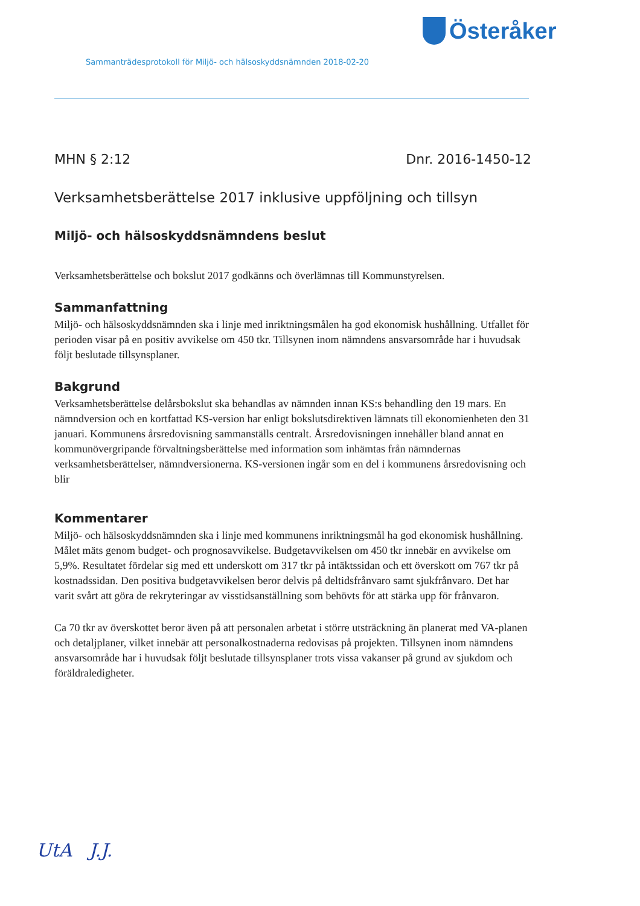Österåker
Sammanträdesprotokoll för Miljö- och hälsoskyddsnämnden 2018-02-20
MHN § 2:12 Dnr. 2016-1450-12
Verksamhetsberättelse 2017 inklusive uppföljning och tillsyn
Miljö- och hälsoskyddsnämndens beslut
Verksamhetsberättelse och bokslut 2017 godkänns och överlämnas till Kommunstyrelsen.
Sammanfattning
Miljö- och hälsoskyddsnämnden ska i linje med inriktningsmålen ha god ekonomisk hushållning. Utfallet för perioden visar på en positiv avvikelse om 450 tkr. Tillsynen inom nämndens ansvarsområde har i huvudsak följt beslutade tillsynsplaner.
Bakgrund
Verksamhetsberättelse delårsbokslut ska behandlas av nämnden innan KS:s behandling den 19 mars. En nämndversion och en kortfattad KS-version har enligt bokslutsdirektiven lämnats till ekonomienheten den 31 januari. Kommunens årsredovisning sammanställs centralt. Årsredovisningen innehåller bland annat en kommunövergripande förvaltningsberättelse med information som inhämtas från nämndernas verksamhetsberättelser, nämndversionerna. KS-versionen ingår som en del i kommunens årsredovisning och blir
Kommentarer
Miljö- och hälsoskyddsnämnden ska i linje med kommunens inriktningsmål ha god ekonomisk hushållning. Målet mäts genom budget- och prognosavvikelse. Budgetavvikelsen om 450 tkr innebär en avvikelse om 5,9%. Resultatet fördelar sig med ett underskott om 317 tkr på intäktssidan och ett överskott om 767 tkr på kostnadssidan. Den positiva budgetavvikelsen beror delvis på deltidsfrånvaro samt sjukfrånvaro. Det har varit svårt att göra de rekryteringar av visstidsanställning som behövts för att stärka upp för frånvaron.
Ca 70 tkr av överskottet beror även på att personalen arbetat i större utsträckning än planerat med VA-planen och detaljplaner, vilket innebär att personalkostnaderna redovisas på projekten. Tillsynen inom nämndens ansvarsområde har i huvudsak följt beslutade tillsynsplaner trots vissa vakanser på grund av sjukdom och föräldraledigheter.
UtA J.J.